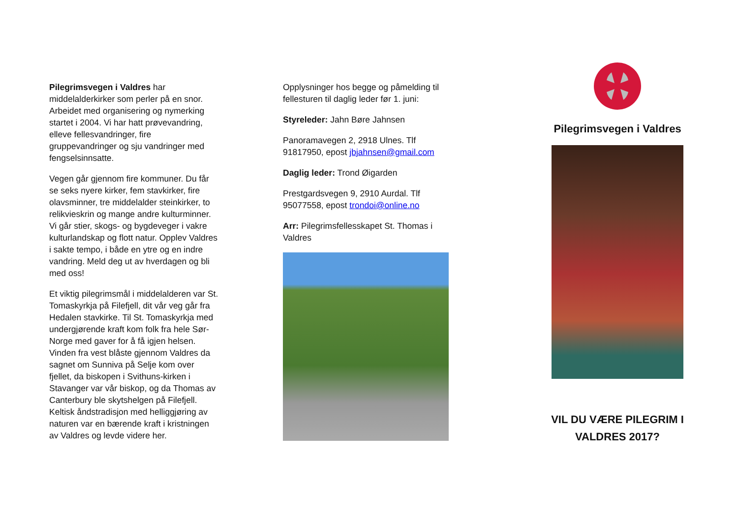Pilegrimsvegen i Valdres har middelalderkirker som perler på en snor. Arbeidet med organisering og nymerking startet i 2004. Vi har hatt prøvevandring, elleve fellesvandringer, fire gruppevandringer og sju vandringer med fengselsinnsatte.
Vegen går gjennom fire kommuner. Du får se seks nyere kirker, fem stavkirker, fire olavsminner, tre middelalder steinkirker, to relikvieskrin og mange andre kulturminner. Vi går stier, skogs- og bygdeveger i vakre kulturlandskap og flott natur. Opplev Valdres i sakte tempo, i både en ytre og en indre vandring. Meld deg ut av hverdagen og bli med oss!
Et viktig pilegrimsmål i middelalderen var St. Tomaskyrkja på Filefjell, dit vår veg går fra Hedalen stavkirke. Til St. Tomaskyrkja med undergjørende kraft kom folk fra hele Sør-Norge med gaver for å få igjen helsen. Vinden fra vest blåste gjennom Valdres da sagnet om Sunniva på Selje kom over fjellet, da biskopen i Svithuns-kirken i Stavanger var vår biskop, og da Thomas av Canterbury ble skytshelgen på Filefjell. Keltisk åndstradisjon med helliggjøring av naturen var en bærende kraft i kristningen av Valdres og levde videre her.
Opplysninger hos begge og påmelding til fellesturen til daglig leder før 1. juni:
Styreleder: Jahn Børe Jahnsen
Panoramavegen 2, 2918 Ulnes. Tlf 91817950, epost jbjahnsen@gmail.com
Daglig leder: Trond Øigarden
Prestgardsvegen 9, 2910 Aurdal. Tlf 95077558, epost trondoi@online.no
Arr: Pilegrimsfellesskapet St. Thomas i Valdres
Pilegrimsvegen i Valdres
VIL DU VÆRE PILEGRIM I
VALDRES 2017?